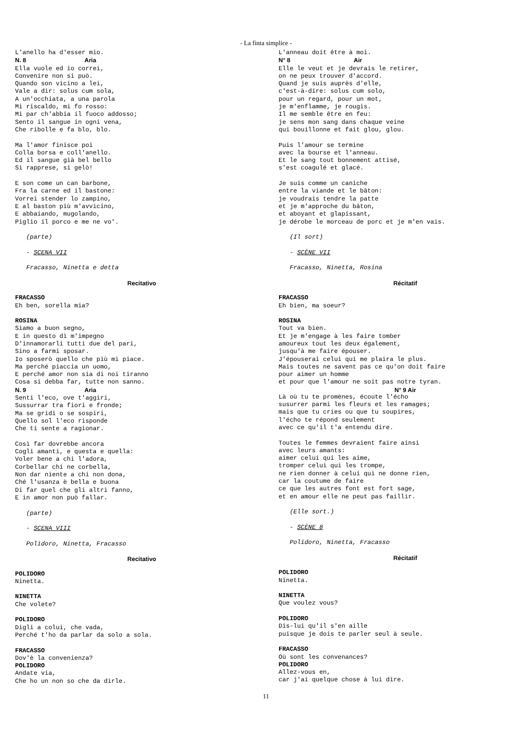- La finta simplice -
L'anello ha d'esser mio. N. 8 Aria Ella vuole ed io correi, Convenire non si può. Quando son vicino a lei, Vale a dir: solus cum sola, A un'occhiata, a una parola Mi riscaldo, mi fo rosso: Mi par ch'abbia il fuoco addosso; Sento il sangue in ogni vena, Che ribolle e fa blo, blo. Ma l'amor finisce poi Colla borsa e coll'anello. Ed il sangue già bel bello Si rapprese, si gelò! E son come un can barbone, Fra la carne ed il bastone: Vorrei stender lo zampino, E al baston più m'avvicino, E abbaiando, mugolando, Piglio il porco e me ne vo'. (parte) - SCENA VII Fracasso, Ninetta e detta
Recitativo
FRACASSO Eh ben, sorella mia? ROSINA Siamo a buon segno, E in questo dì m'impegno D'innamorarli tutti due del pari, Sino a farmi sposar. Io sposerò quello che più mi piace. Ma perché piaccia un uomo, E perché amor non sia di noi tiranno Cosa si debba far, tutte non sanno. N. 9 Aria Senti l'eco, ove t'aggiri, Sussurrar tra fiori e fronde; Ma se gridi o se sospiri, Quello sol l'eco risponde Che ti sente a ragionar. Così far dovrebbe ancora Cogli amanti, e questa e quella: Voler bene a chi l'adora, Corbellar chi ne corbella, Non dar niente a chi non dona, Ché l'usanza è bella e buona Di far quel che gli altri fanno, E in amor non può fallar. (parte) - SCENA VIII Polidoro, Ninetta, Fracasso
Recitativo
POLIDORO Ninetta. NINETTA Che volete? POLIDORO Digli a colui, che vada, Perché t'ho da parlar da solo a sola. FRACASSO Dov'è la convenienza? POLIDORO Andate via, Che ho un non so che da dirle.
L'anneau doit être à moi. N° 8 Air Elle le veut et je devrais le retirer, on ne peux trouver d'accord. Quand je suis auprès d'elle, c'est-à-dire: solus cum solo, pour un regard, pour un mot, je m'enflamme, je rougis. Il me semble être en feu: je sens mon sang dans chaque veine qui bouillonne et fait glou, glou. Puis l'amour se termine avec la bourse et l'anneau. Et le sang tout bonnement attisé, s'est coagulé et glacé. Je suis comme un caniche entre la viande et le bâton: je voudrais tendre la patte et je m'approche du bâton, et aboyant et glapissant, je dérobe le morceau de porc et je m'en vais. (Il sort) - SCÈNE VII Fracasso, Ninetta, Rosina
Récitatif
FRACASSO Eh bien, ma soeur? ROSINA Tout va bien. Et je m'engage à les faire tomber amoureux tout les deux également, jusqu'à me faire épouser. J'épouserai celui qui me plaira le plus. Mais toutes ne savent pas ce qu'on doit faire pour aimer un homme et pour que l'amour ne soit pas notre tyran.
N° 9 Air
Là où tu te promènes, écoute l'écho susurrer parmi les fleurs et les ramages; mais que tu cries ou que tu soupires, l'écho te répond seulement avec ce qu'il t'a entendu dire. Toutes le femmes devraient faire ainsi avec leurs amants: aimer celui qui les aime, tromper celui qui les trompe, ne rien donner à celui qui ne donne rien, car la coutume de faire ce que les autres font est fort sage, et en amour elle ne peut pas faillir. (Elle sort.) - SCÈNE 8 Polidoro, Ninetta, Fracasso
Récitatif
POLIDORO Ninetta. NINETTA Que voulez vous? POLIDORO Dis-lui qu'il s'en aille puisque je dois te parler seul à seule. FRACASSO Où sont les convenances? POLIDORO Allez-vous en, car j'ai quelque chose à lui dire.
11